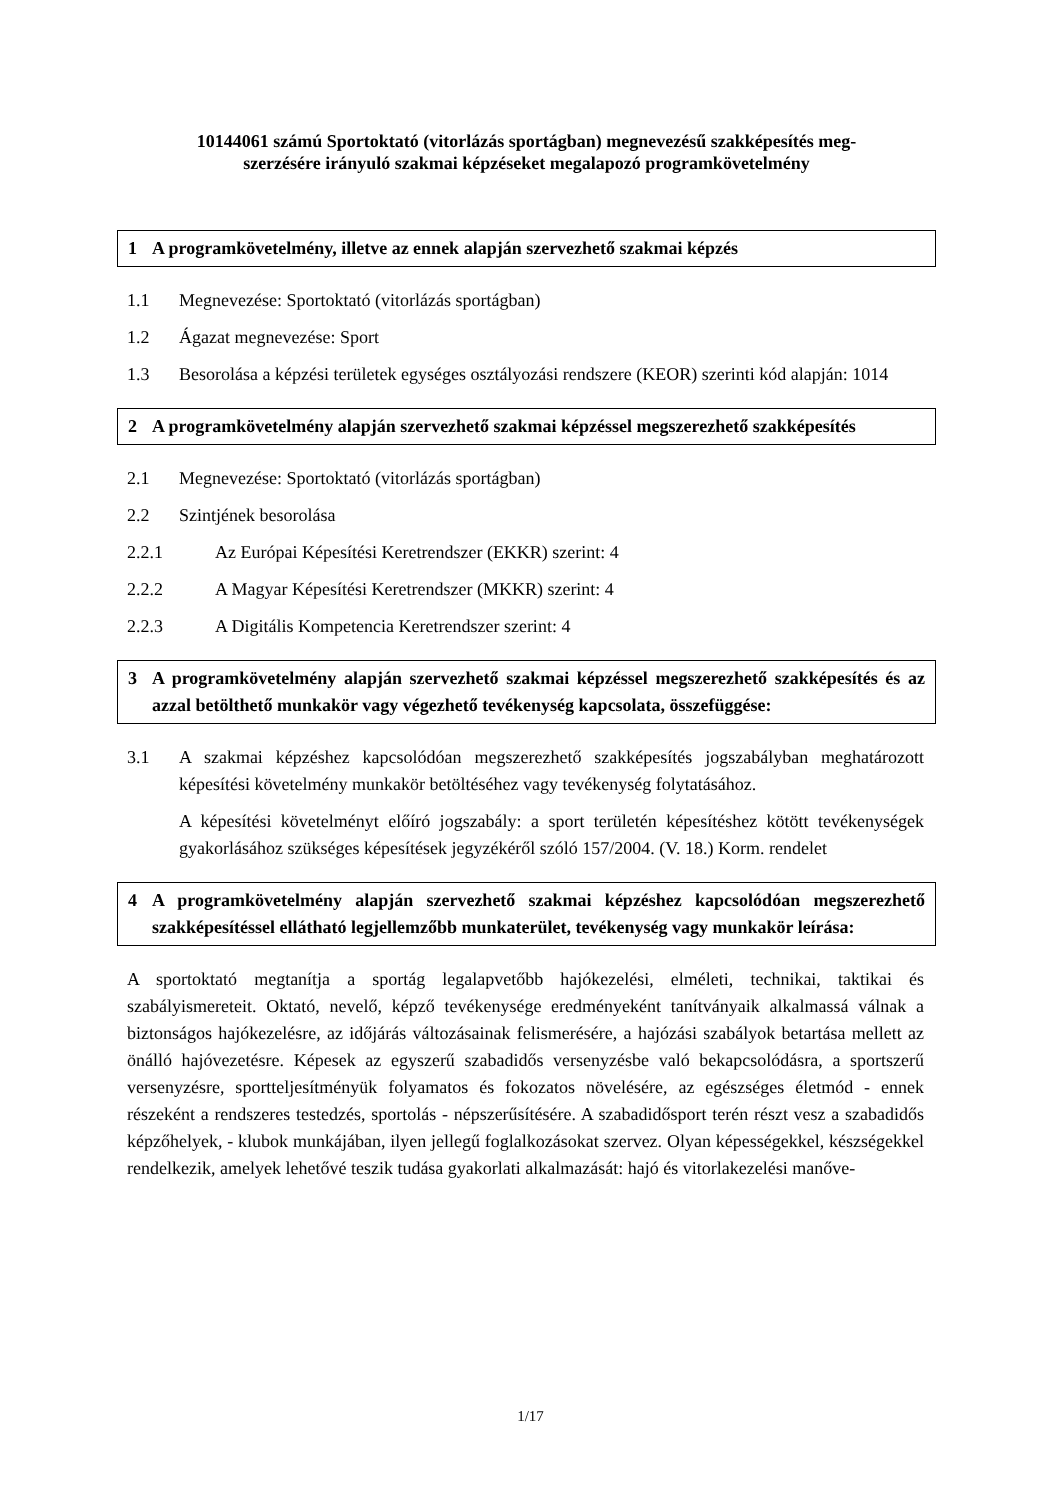10144061 számú Sportoktató (vitorlázás sportágban) megnevezésű szakképesítés meg-
szerzésére irányuló szakmai képzéseket megalapozó programkövetelmény
1 A programkövetelmény, illetve az ennek alapján szervezhető szakmai képzés
1.1 Megnevezése: Sportoktató (vitorlázás sportágban)
1.2 Ágazat megnevezése: Sport
1.3 Besorolása a képzési területek egységes osztályozási rendszere (KEOR) szerinti kód alapján: 1014
2 A programkövetelmény alapján szervezhető szakmai képzéssel megszerezhető szakképesítés
2.1 Megnevezése: Sportoktató (vitorlázás sportágban)
2.2 Szintjének besorolása
2.2.1 Az Európai Képesítési Keretrendszer (EKKR) szerint: 4
2.2.2 A Magyar Képesítési Keretrendszer (MKKR) szerint: 4
2.2.3 A Digitális Kompetencia Keretrendszer szerint: 4
3 A programkövetelmény alapján szervezhető szakmai képzéssel megszerezhető szakképesítés és az azzal betölthető munkakör vagy végezhető tevékenység kapcsolata, összefüggése:
3.1 A szakmai képzéshez kapcsolódóan megszerezhető szakképesítés jogszabályban meghatározott képesítési követelmény munkakör betöltéséhez vagy tevékenység folytatásához.
A képesítési követelményt előíró jogszabály: a sport területén képesítéshez kötött tevékenységek gyakorlásához szükséges képesítések jegyzékéről szóló 157/2004. (V. 18.) Korm. rendelet
4 A programkövetelmény alapján szervezhető szakmai képzéshez kapcsolódóan megszerezhető szakképesítéssel ellátható legjellemzőbb munkaterület, tevékenység vagy munkakör leírása:
A sportoktató megtanítja a sportág legalapvetőbb hajókezelési, elméleti, technikai, taktikai és szabályismereteit. Oktató, nevelő, képző tevékenysége eredményeként tanítványaik alkalmassá válnak a biztonságos hajókezelésre, az időjárás változásainak felismerésére, a hajózási szabályok betartása mellett az önálló hajóvezetésre. Képesek az egyszerű szabadidős versenyzésbe való bekapcsolódásra, a sportszerű versenyzésre, sportteljesítményük folyamatos és fokozatos növelésére, az egészséges életmód - ennek részeként a rendszeres testedzés, sportolás - népszerűsítésére. A szabadidősport terén részt vesz a szabadidős képzőhelyek, - klubok munkájában, ilyen jellegű foglalkozásokat szervez. Olyan képességekkel, készségekkel rendelkezik, amelyek lehetővé teszik tudása gyakorlati alkalmazását: hajó és vitorlakezelési manőve-
1/17